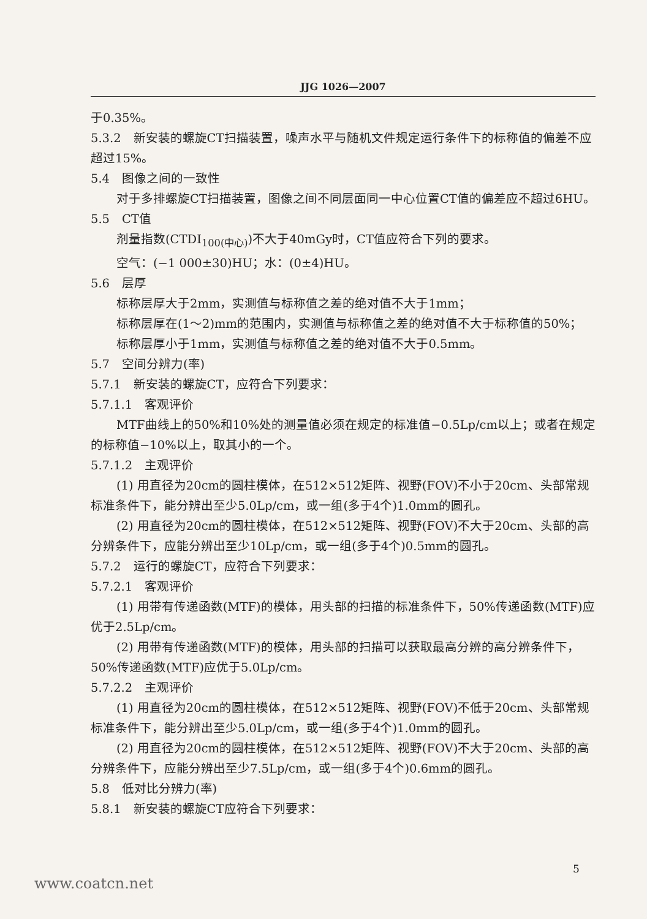JJG 1026—2007
于0.35%。
5.3.2　新安装的螺旋CT扫描装置，噪声水平与随机文件规定运行条件下的标称值的偏差不应超过15%。
5.4　图像之间的一致性
对于多排螺旋CT扫描装置，图像之间不同层面同一中心位置CT值的偏差应不超过6HU。
5.5　CT值
剂量指数(CTDI<sub>100(中心)</sub>)不大于40mGy时，CT值应符合下列的要求。
空气：(−1 000±30)HU；水：(0±4)HU。
5.6　层厚
标称层厚大于2mm，实测值与标称值之差的绝对值不大于1mm；
标称层厚在(1～2)mm的范围内，实测值与标称值之差的绝对值不大于标称值的50%；
标称层厚小于1mm，实测值与标称值之差的绝对值不大于0.5mm。
5.7　空间分辨力(率)
5.7.1　新安装的螺旋CT，应符合下列要求：
5.7.1.1　客观评价
MTF曲线上的50%和10%处的测量值必须在规定的标准值−0.5Lp/cm以上；或者在规定的标称值−10%以上，取其小的一个。
5.7.1.2　主观评价
(1) 用直径为20cm的圆柱模体，在512×512矩阵、视野(FOV)不小于20cm、头部常规标准条件下，能分辨出至少5.0Lp/cm，或一组(多于4个)1.0mm的圆孔。
(2) 用直径为20cm的圆柱模体，在512×512矩阵、视野(FOV)不大于20cm、头部的高分辨条件下，应能分辨出至少10Lp/cm，或一组(多于4个)0.5mm的圆孔。
5.7.2　运行的螺旋CT，应符合下列要求：
5.7.2.1　客观评价
(1) 用带有传递函数(MTF)的模体，用头部的扫描的标准条件下，50%传递函数(MTF)应优于2.5Lp/cm。
(2) 用带有传递函数(MTF)的模体，用头部的扫描可以获取最高分辨的高分辨条件下，50%传递函数(MTF)应优于5.0Lp/cm。
5.7.2.2　主观评价
(1) 用直径为20cm的圆柱模体，在512×512矩阵、视野(FOV)不低于20cm、头部常规标准条件下，能分辨出至少5.0Lp/cm，或一组(多于4个)1.0mm的圆孔。
(2) 用直径为20cm的圆柱模体，在512×512矩阵、视野(FOV)不大于20cm、头部的高分辨条件下，应能分辨出至少7.5Lp/cm，或一组(多于4个)0.6mm的圆孔。
5.8　低对比分辨力(率)
5.8.1　新安装的螺旋CT应符合下列要求：
5
www.coatcn.net